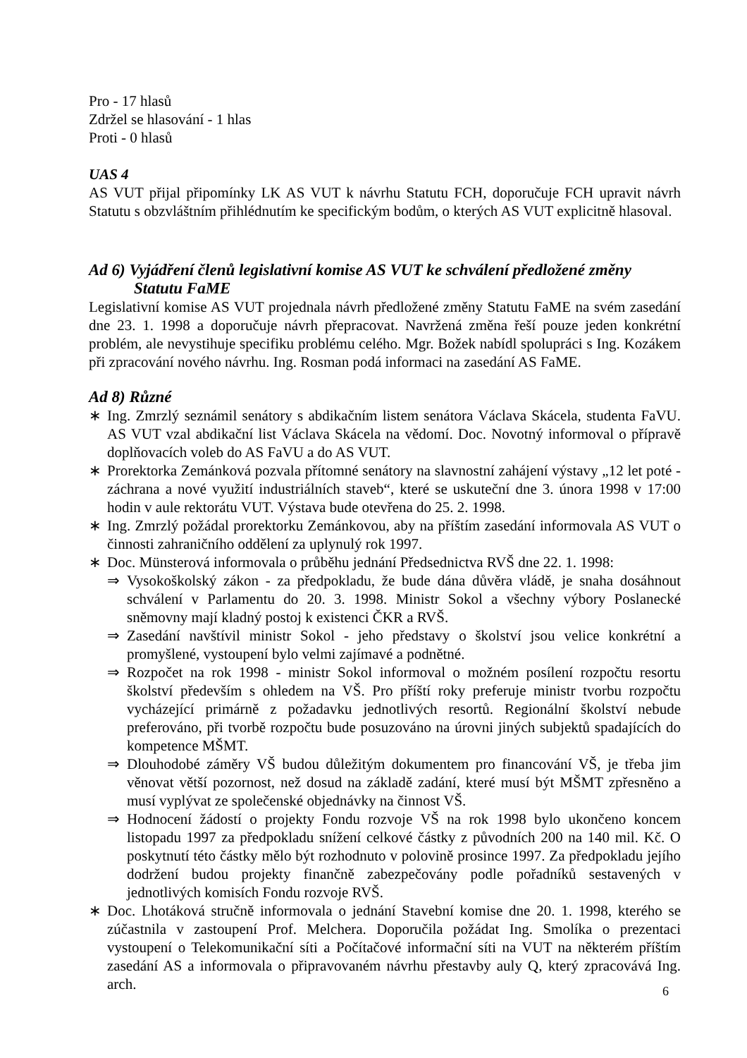Pro - 17 hlasů
Zdržel se hlasování - 1 hlas
Proti - 0 hlasů
UAS 4
AS VUT přijal připomínky LK AS VUT k návrhu Statutu FCH, doporučuje FCH upravit návrh Statutu s obzvláštním přihlédnutím ke specifickým bodům, o kterých AS VUT explicitně hlasoval.
Ad 6) Vyjádření členů legislativní komise AS VUT ke schválení předložené změny
Statutu FaME
Legislativní komise AS VUT projednala návrh předložené změny Statutu FaME na svém zasedání dne 23. 1. 1998 a doporučuje návrh přepracovat. Navržená změna řeší pouze jeden konkrétní problém, ale nevystihuje specifiku problému celého. Mgr. Božek nabídl spolupráci s Ing. Kozákem při zpracování nového návrhu. Ing. Rosman podá informaci na zasedání AS FaME.
Ad 8) Různé
∗ Ing. Zmrzlý seznámil senátory s abdikačním listem senátora Václava Skácela, studenta FaVU. AS VUT vzal abdikační list Václava Skácela na vědomí. Doc. Novotný informoval o přípravě doplňovacích voleb do AS FaVU a do AS VUT.
∗ Prorektorka Zemánková pozvala přítomné senátory na slavnostní zahájení výstavy „12 let poté - záchrana a nové využití industriálních staveb“, které se uskuteční dne 3. února 1998 v 17:00 hodin v aule rektorátu VUT. Výstava bude otevřena do 25. 2. 1998.
∗ Ing. Zmrzlý požádal prorektorku Zemánkovou, aby na příštím zasedání informovala AS VUT o činnosti zahraničního oddělení za uplynulý rok 1997.
∗ Doc. Münsterová informovala o průběhu jednání Předsednictva RVŠ dne 22. 1. 1998:
⇒ Vysokoškolský zákon - za předpokladu, že bude dána důvěra vládě, je snaha dosáhnout schválení v Parlamentu do 20. 3. 1998. Ministr Sokol a všechny výbory Poslanecké sněmovny mají kladný postoj k existenci ČKR a RVŠ.
⇒ Zasedání navštívil ministr Sokol - jeho představy o školství jsou velice konkrétní a promyšlené, vystoupení bylo velmi zajímavé a podnětné.
⇒ Rozpočet na rok 1998 - ministr Sokol informoval o možném posílení rozpočtu resortu školství především s ohledem na VŠ. Pro příští roky preferuje ministr tvorbu rozpočtu vycházející primárně z požadavku jednotlivých resortů. Regionální školství nebude preferováno, při tvorbě rozpočtu bude posuzováno na úrovni jiných subjektů spadajících do kompetence MŠMT.
⇒ Dlouhodobé záměry VŠ budou důležitým dokumentem pro financování VŠ, je třeba jim věnovat větší pozornost, než dosud na základě zadání, které musí být MŠMT zpřesněno a musí vyplývat ze společenské objednávky na činnost VŠ.
⇒ Hodnocení žádostí o projekty Fondu rozvoje VŠ na rok 1998 bylo ukončeno koncem listopadu 1997 za předpokladu snížení celkové částky z původních 200 na 140 mil. Kč. O poskytnutí této částky mělo být rozhodnuto v polovině prosince 1997. Za předpokladu jejího dodržení budou projekty finančně zabezpečovány podle pořadníků sestavených v jednotlivých komisích Fondu rozvoje RVŠ.
∗ Doc. Lhotáková stručně informovala o jednání Stavební komise dne 20. 1. 1998, kterého se zúčastnila v zastoupení Prof. Melchera. Doporučila požádat Ing. Smolíka o prezentaci vystoupení o Telekomunikační síti a Počítačové informační síti na VUT na některém příštím zasedání AS a informovala o připravovaném návrhu přestavby auly Q, který zpracovává Ing. arch.
6